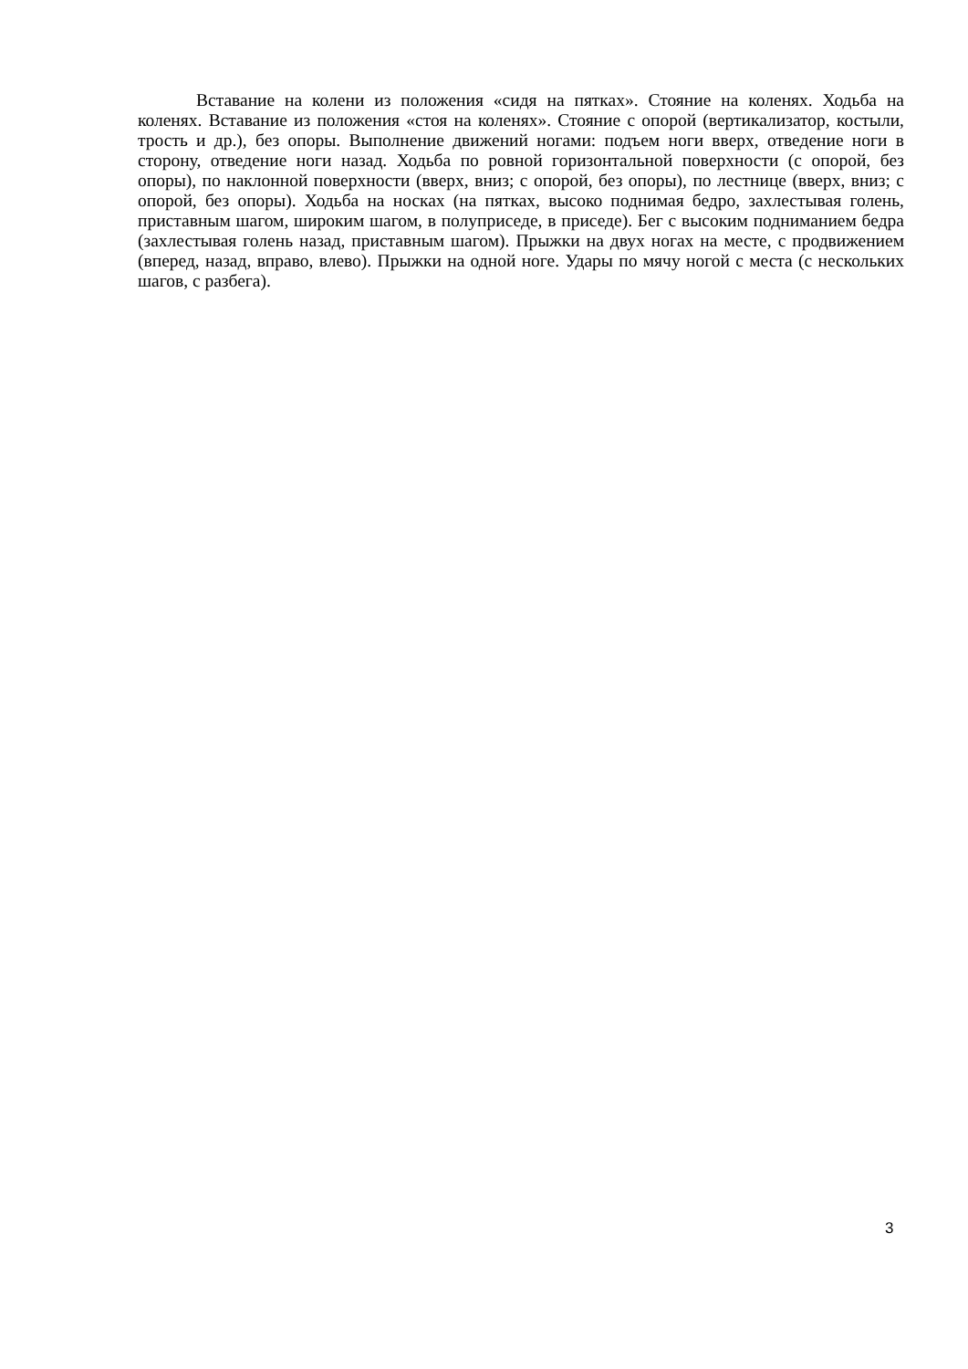Вставание на колени из положения «сидя на пятках». Стояние на коленях. Ходьба на коленях. Вставание из положения «стоя на коленях». Стояние с опорой (вертикализатор, костыли, трость и др.), без опоры. Выполнение движений ногами: подъем ноги вверх, отведение ноги в сторону, отведение ноги назад. Ходьба по ровной горизонтальной поверхности (с опорой, без опоры), по наклонной поверхности (вверх, вниз; с опорой, без опоры), по лестнице (вверх, вниз; с опорой, без опоры). Ходьба на носках (на пятках, высоко поднимая бедро, захлестывая голень, приставным шагом, широким шагом, в полуприседе, в приседе). Бег с высоким подниманием бедра (захлестывая голень назад, приставным шагом). Прыжки на двух ногах на месте, с продвижением (вперед, назад, вправо, влево). Прыжки на одной ноге. Удары по мячу ногой с места (с нескольких шагов, с разбега).
3